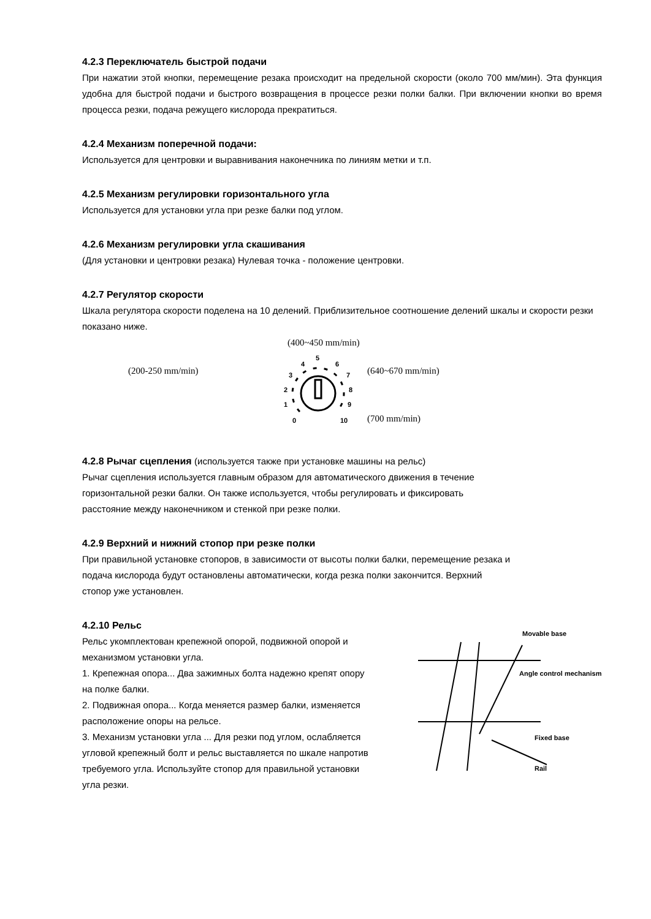4.2.3 Переключатель быстрой подачи
При нажатии этой кнопки, перемещение резака происходит на предельной скорости (около 700 мм/мин). Эта функция удобна для быстрой подачи и быстрого возвращения в процессе резки полки балки. При включении кнопки во время процесса резки, подача режущего кислорода прекратиться.
4.2.4 Механизм поперечной подачи:
Используется для центровки и выравнивания наконечника по линиям метки и т.п.
4.2.5 Механизм регулировки горизонтального угла
Используется для установки угла при резке балки под углом.
4.2.6 Механизм регулировки угла скашивания
(Для установки и центровки резака) Нулевая точка - положение центровки.
4.2.7 Регулятор скорости
Шкала регулятора скорости поделена на 10 делений. Приблизительное соотношение делений шкалы и скорости резки показано ниже.
(400~450 mm/min)
(200-250 mm/min)
0
1
2
3
4
5
6
7
8
9
10
(640~670 mm/min)
(700 mm/min)
4.2.8 Рычаг сцепления (используется также при установке машины на рельс)
Рычаг сцепления используется главным образом для автоматического движения в течение
горизонтальной резки балки. Он также используется, чтобы регулировать и фиксировать
расстояние между наконечником и стенкой при резке полки.
4.2.9 Верхний и нижний стопор при резке полки
При правильной установке стопоров, в зависимости от высоты полки балки, перемещение резака и
подача кислорода будут остановлены автоматически, когда резка полки закончится. Верхний
стопор уже установлен.
4.2.10 Рельс
Рельс укомплектован крепежной опорой, подвижной опорой и
механизмом установки угла.
1. Крепежная опора... Два зажимных болта надежно крепят опору
на полке балки.
2. Подвижная опора... Когда меняется размер балки, изменяется
расположение опоры на рельсе.
3. Механизм установки угла ... Для резки под углом, ослабляется
угловой крепежный болт и рельс выставляется по шкале напротив
требуемого угла. Используйте стопор для правильной установки
угла резки.
Movable base
Angle control mechanism
Fixed base
Rail